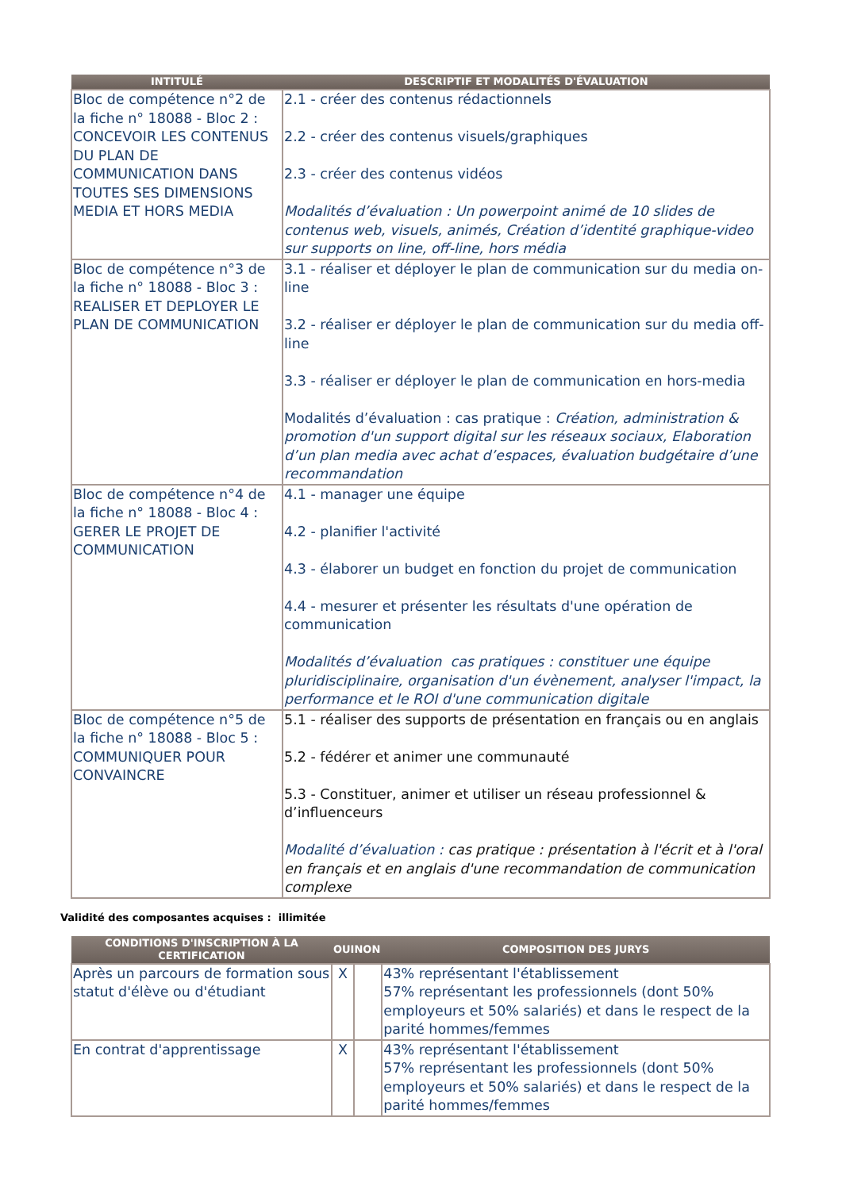| INTITULÉ | DESCRIPTIF ET MODALITÉS D'ÉVALUATION |
| --- | --- |
| Bloc de compétence n°2 de la fiche n° 18088 - Bloc 2 : CONCEVOIR LES CONTENUS DU PLAN DE COMMUNICATION DANS TOUTES SES DIMENSIONS MEDIA ET HORS MEDIA | 2.1 - créer des contenus rédactionnels 2.2 - créer des contenus visuels/graphiques 2.3 - créer des contenus vidéos Modalités d’évaluation : Un powerpoint animé de 10 slides de contenus web, visuels, animés, Création d’identité graphique-video sur supports on line, off-line, hors média |
| Bloc de compétence n°3 de la fiche n° 18088 - Bloc 3 : REALISER ET DEPLOYER LE PLAN DE COMMUNICATION | 3.1 - réaliser et déployer le plan de communication sur du media on-line 3.2 - réaliser er déployer le plan de communication sur du media off-line 3.3 - réaliser er déployer le plan de communication en hors-media Modalités d’évaluation : cas pratique : Création, administration & promotion d'un support digital sur les réseaux sociaux, Elaboration d’un plan media avec achat d’espaces, évaluation budgétaire d’une recommandation |
| Bloc de compétence n°4 de la fiche n° 18088 - Bloc 4 : GERER LE PROJET DE COMMUNICATION | 4.1 - manager une équipe 4.2 - planifier l'activité 4.3 - élaborer un budget en fonction du projet de communication 4.4 - mesurer et présenter les résultats d'une opération de communication Modalités d’évaluation cas pratiques : constituer une équipe pluridisciplinaire, organisation d'un évènement, analyser l'impact, la performance et le ROI d'une communication digitale |
| Bloc de compétence n°5 de la fiche n° 18088 - Bloc 5 : COMMUNIQUER POUR CONVAINCRE | 5.1 - réaliser des supports de présentation en français ou en anglais 5.2 - fédérer et animer une communauté 5.3 - Constituer, animer et utiliser un réseau professionnel & d’influenceurs Modalité d’évaluation : cas pratique : présentation à l'écrit et à l'oral en français et en anglais d'une recommandation de communication complexe |
Validité des composantes acquises : illimitée
| CONDITIONS D'INSCRIPTION À LA CERTIFICATION | OUINON | | COMPOSITION DES JURYS |
| --- | --- | --- | --- |
| Après un parcours de formation sous statut d'élève ou d'étudiant | X | | 43% représentant l'établissement 57% représentant les professionnels (dont 50% employeurs et 50% salariés) et dans le respect de la parité hommes/femmes |
| En contrat d'apprentissage | X | | 43% représentant l'établissement 57% représentant les professionnels (dont 50% employeurs et 50% salariés) et dans le respect de la parité hommes/femmes |